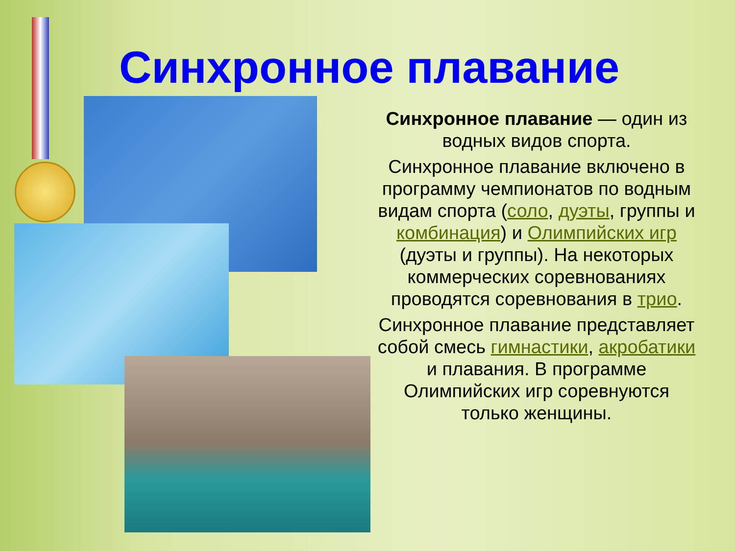Синхронное плавание
Синхронное плавание — один из водных видов спорта.
Синхронное плавание включено в программу чемпионатов по водным видам спорта (соло, дуэты, группы и комбинация) и Олимпийских игр (дуэты и группы). На некоторых коммерческих соревнованиях проводятся соревнования в трио.
Синхронное плавание представляет собой смесь гимнастики, акробатики и плавания. В программе Олимпийских игр соревнуются только женщины.